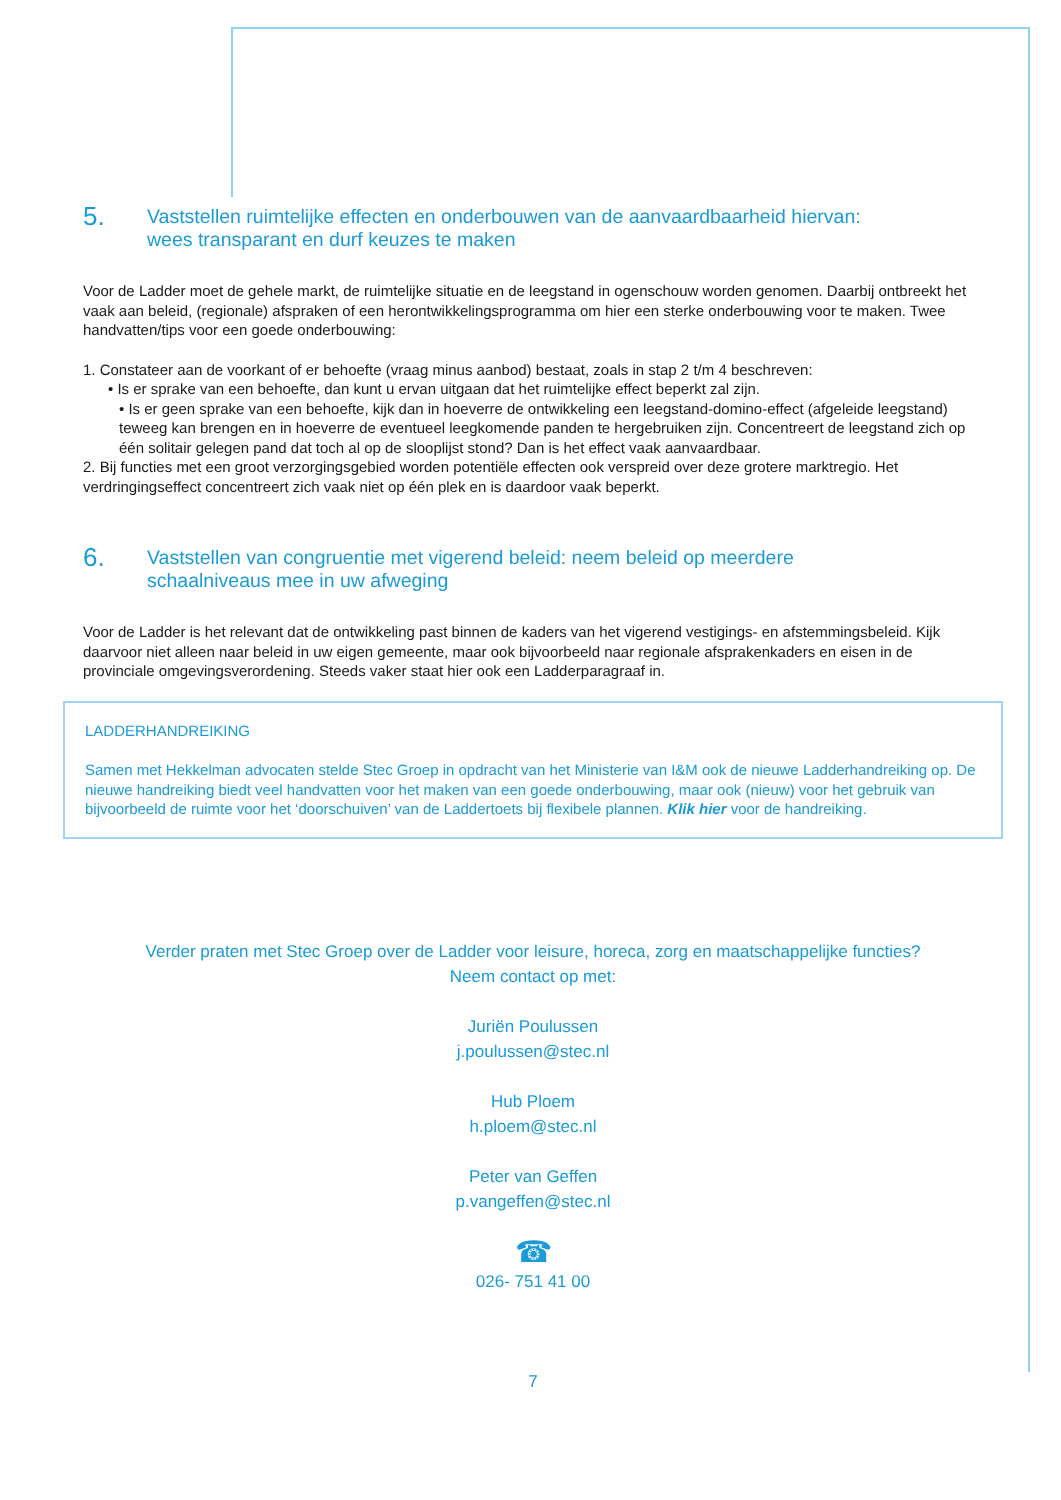5. Vaststellen ruimtelijke effecten en onderbouwen van de aanvaardbaarheid hiervan:
wees transparant en durf keuzes te maken
Voor de Ladder moet de gehele markt, de ruimtelijke situatie en de leegstand in ogenschouw worden genomen. Daarbij ontbreekt het vaak aan beleid, (regionale) afspraken of een herontwikkelingsprogramma om hier een sterke onderbouwing voor te maken. Twee handvatten/tips voor een goede onderbouwing:
1. Constateer aan de voorkant of er behoefte (vraag minus aanbod) bestaat, zoals in stap 2 t/m 4 beschreven:
• Is er sprake van een behoefte, dan kunt u ervan uitgaan dat het ruimtelijke effect beperkt zal zijn.
• Is er geen sprake van een behoefte, kijk dan in hoeverre de ontwikkeling een leegstand-domino-effect (afgeleide leegstand) teweeg kan brengen en in hoeverre de eventueel leegkomende panden te hergebruiken zijn. Concentreert de leegstand zich op één solitair gelegen pand dat toch al op de slooplijst stond? Dan is het effect vaak aanvaardbaar.
2. Bij functies met een groot verzorgingsgebied worden potentiële effecten ook verspreid over deze grotere marktregio. Het verdringingseffect concentreert zich vaak niet op één plek en is daardoor vaak beperkt.
6. Vaststellen van congruentie met vigerend beleid: neem beleid op meerdere
schaalniveaus mee in uw afweging
Voor de Ladder is het relevant dat de ontwikkeling past binnen de kaders van het vigerend vestigings- en afstemmingsbeleid. Kijk daarvoor niet alleen naar beleid in uw eigen gemeente, maar ook bijvoorbeeld naar regionale afsprakenkaders en eisen in de provinciale omgevingsverordening. Steeds vaker staat hier ook een Ladderparagraaf in.
LADDERHANDREIKING
Samen met Hekkelman advocaten stelde Stec Groep in opdracht van het Ministerie van I&M ook de nieuwe Ladderhandreiking op. De nieuwe handreiking biedt veel handvatten voor het maken van een goede onderbouwing, maar ook (nieuw) voor het gebruik van bijvoorbeeld de ruimte voor het ‘doorschuiven’ van de Laddertoets bij flexibele plannen. Klik hier voor de handreiking.
Verder praten met Stec Groep over de Ladder voor leisure, horeca, zorg en maatschappelijke functies?
Neem contact op met:
Juriën Poulussen
j.poulussen@stec.nl
Hub Ploem
h.ploem@stec.nl
Peter van Geffen
p.vangeffen@stec.nl
☎
026- 751 41 00
7